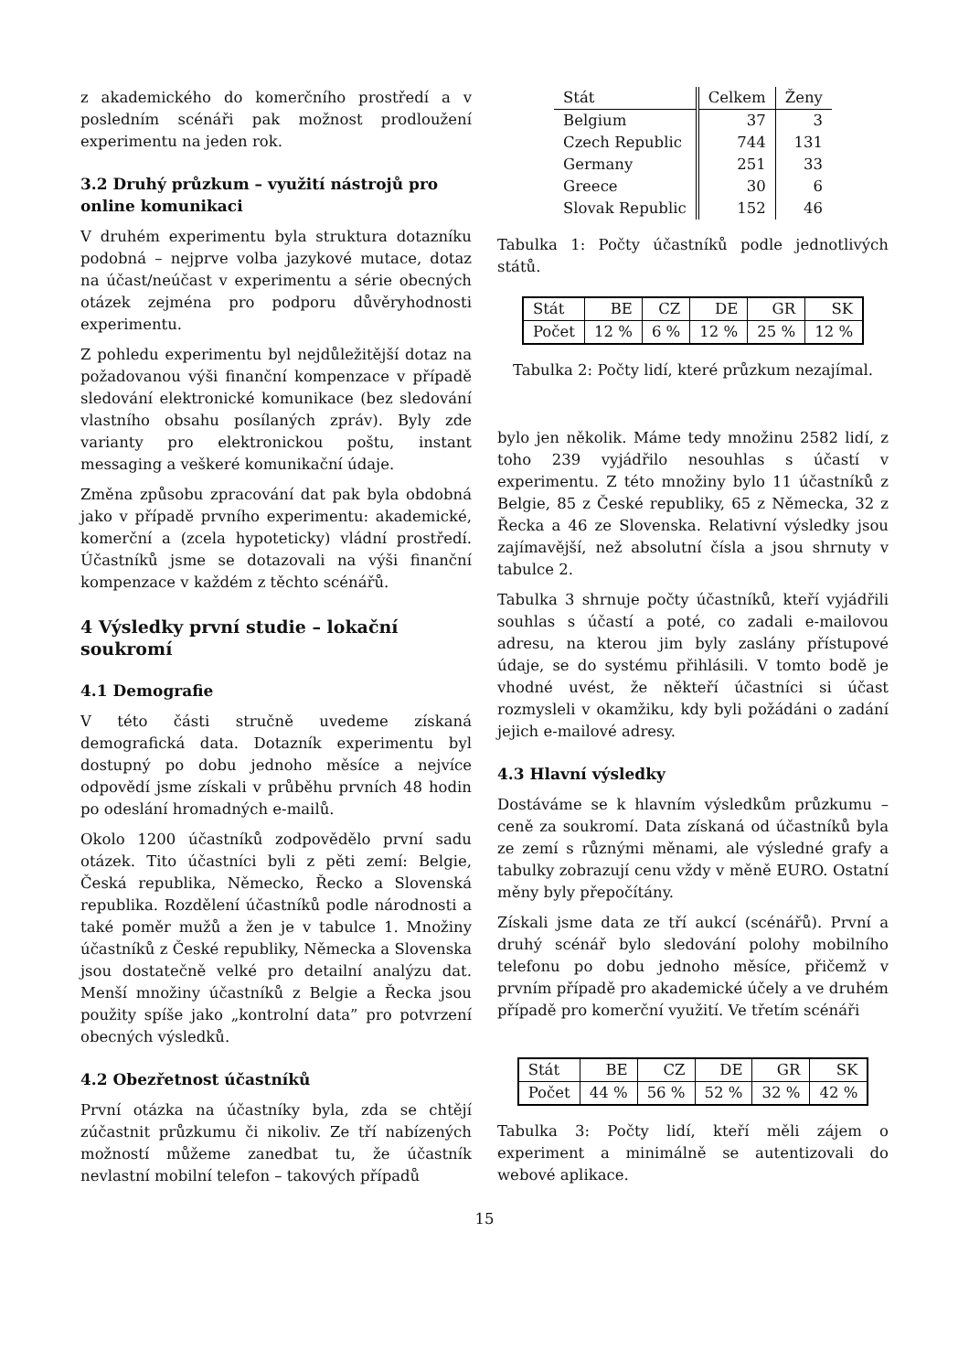z akademického do komerčního prostředí a v posledním scénáři pak možnost prodloužení experimentu na jeden rok.
3.2 Druhý průzkum – využití nástrojů pro online komunikaci
V druhém experimentu byla struktura dotazníku podobná – nejprve volba jazykové mutace, dotaz na účast/neúčast v experimentu a série obecných otázek zejména pro podporu důvěryhodnosti experimentu.
Z pohledu experimentu byl nejdůležitější dotaz na požadovanou výši finanční kompenzace v případě sledování elektronické komunikace (bez sledování vlastního obsahu posílaných zpráv). Byly zde varianty pro elektronickou poštu, instant messaging a veškeré komunikační údaje.
Změna způsobu zpracování dat pak byla obdobná jako v případě prvního experimentu: akademické, komerční a (zcela hypoteticky) vládní prostředí. Účastníků jsme se dotazovali na výši finanční kompenzace v každém z těchto scénářů.
4 Výsledky první studie – lokační soukromí
4.1 Demografie
V této části stručně uvedeme získaná demografická data. Dotazník experimentu byl dostupný po dobu jednoho měsíce a nejvíce odpovědí jsme získali v průběhu prvních 48 hodin po odeslání hromadných e-mailů.
Okolo 1200 účastníků zodpovědělo první sadu otázek. Tito účastníci byli z pěti zemí: Belgie, Česká republika, Německo, Řecko a Slovenská republika. Rozdělení účastníků podle národnosti a také poměr mužů a žen je v tabulce 1. Množiny účastníků z České republiky, Německa a Slovenska jsou dostatečně velké pro detailní analýzu dat. Menší množiny účastníků z Belgie a Řecka jsou použity spíše jako „kontrolní data” pro potvrzení obecných výsledků.
4.2 Obezřetnost účastníků
První otázka na účastníky byla, zda se chtějí zúčastnit průzkumu či nikoliv. Ze tří nabízených možností můžeme zanedbat tu, že účastník nevlastní mobilní telefon – takových případů
| Stát | Celkem | Ženy |
| --- | --- | --- |
| Belgium | 37 | 3 |
| Czech Republic | 744 | 131 |
| Germany | 251 | 33 |
| Greece | 30 | 6 |
| Slovak Republic | 152 | 46 |
Tabulka 1: Počty účastníků podle jednotlivých států.
| Stát | BE | CZ | DE | GR | SK |
| --- | --- | --- | --- | --- | --- |
| Počet | 12 % | 6 % | 12 % | 25 % | 12 % |
Tabulka 2: Počty lidí, které průzkum nezajímal.
bylo jen několik. Máme tedy množinu 2582 lidí, z toho 239 vyjádřilo nesouhlas s účastí v experimentu. Z této množiny bylo 11 účastníků z Belgie, 85 z České republiky, 65 z Německa, 32 z Řecka a 46 ze Slovenska. Relativní výsledky jsou zajímavější, než absolutní čísla a jsou shrnuty v tabulce 2.
Tabulka 3 shrnuje počty účastníků, kteří vyjádřili souhlas s účastí a poté, co zadali e-mailovou adresu, na kterou jim byly zaslány přístupové údaje, se do systému přihlásili. V tomto bodě je vhodné uvést, že někteří účastníci si účast rozmysleli v okamžiku, kdy byli požádáni o zadání jejich e-mailové adresy.
4.3 Hlavní výsledky
Dostáváme se k hlavním výsledkům průzkumu – ceně za soukromí. Data získaná od účastníků byla ze zemí s různými měnami, ale výsledné grafy a tabulky zobrazují cenu vždy v měně EURO. Ostatní měny byly přepočítány.
Získali jsme data ze tří aukcí (scénářů). První a druhý scénář bylo sledování polohy mobilního telefonu po dobu jednoho měsíce, přičemž v prvním případě pro akademické účely a ve druhém případě pro komerční využití. Ve třetím scénáři
| Stát | BE | CZ | DE | GR | SK |
| --- | --- | --- | --- | --- | --- |
| Počet | 44 % | 56 % | 52 % | 32 % | 42 % |
Tabulka 3: Počty lidí, kteří měli zájem o experiment a minimálně se autentizovali do webové aplikace.
15